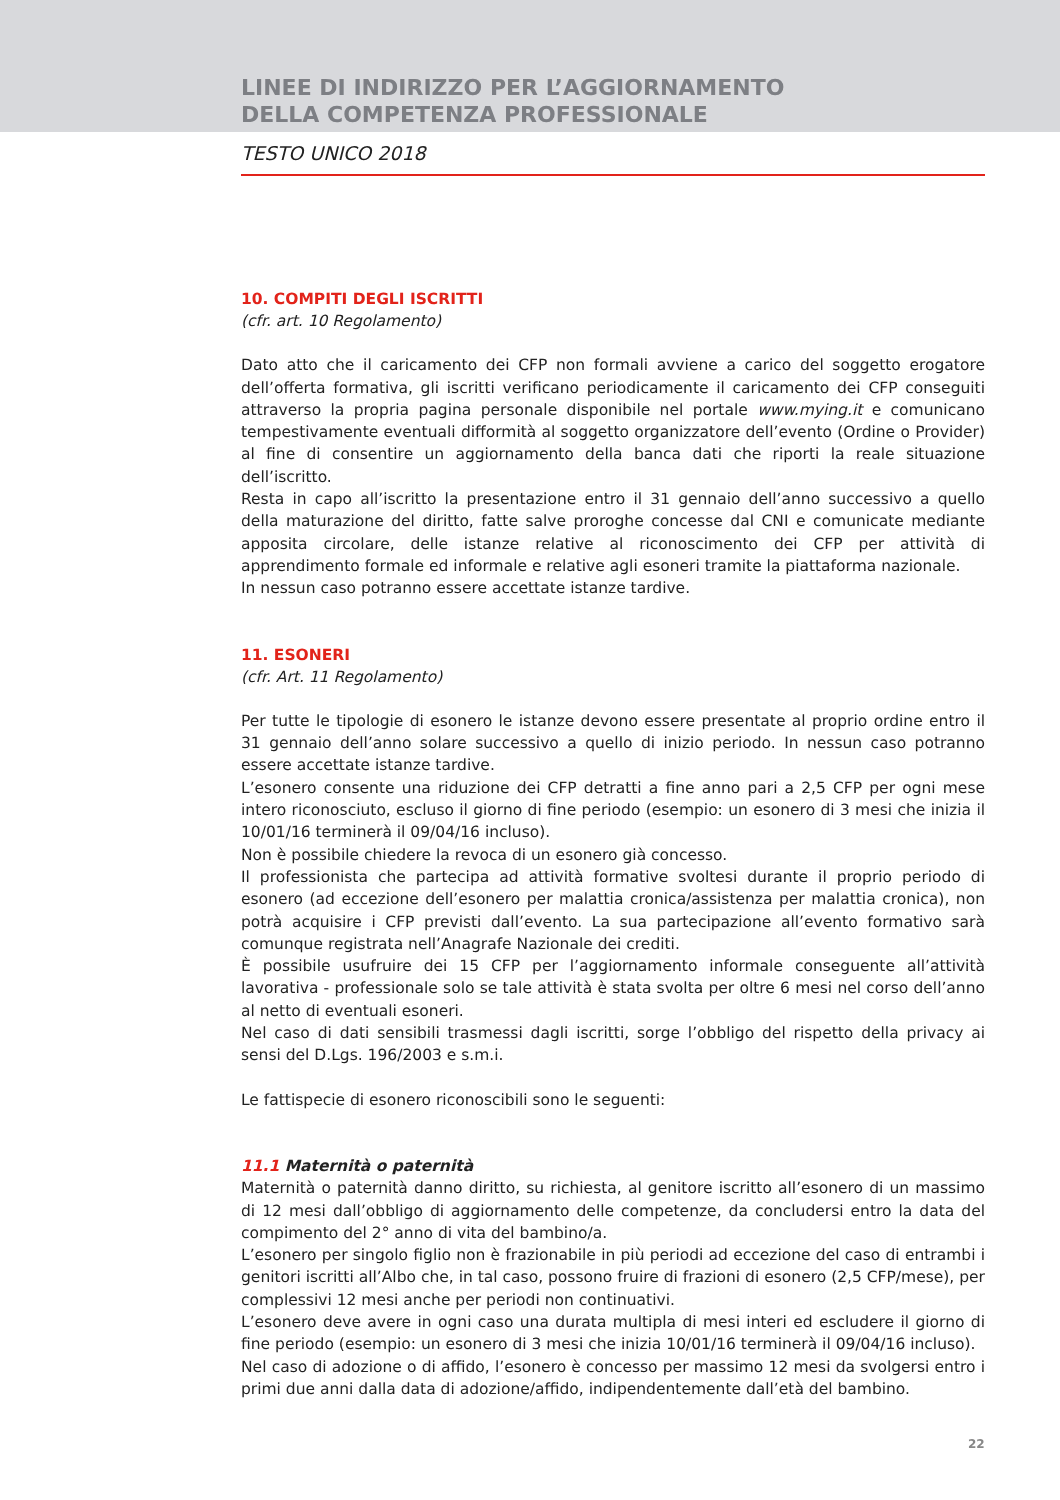LINEE DI INDIRIZZO PER L’AGGIORNAMENTO
DELLA COMPETENZA PROFESSIONALE
TESTO UNICO 2018
10. COMPITI DEGLI ISCRITTI
(cfr. art. 10 Regolamento)
Dato atto che il caricamento dei CFP non formali avviene a carico del soggetto erogatore dell’offerta formativa, gli iscritti verificano periodicamente il caricamento dei CFP conseguiti attraverso la propria pagina personale disponibile nel portale www.mying.it e comunicano tempestivamente eventuali difformità al soggetto organizzatore dell’evento (Ordine o Provider) al fine di consentire un aggiornamento della banca dati che riporti la reale situazione dell’iscritto.
Resta in capo all’iscritto la presentazione entro il 31 gennaio dell’anno successivo a quello della maturazione del diritto, fatte salve proroghe concesse dal CNI e comunicate mediante apposita circolare, delle istanze relative al riconoscimento dei CFP per attività di apprendimento formale ed informale e relative agli esoneri tramite la piattaforma nazionale.
In nessun caso potranno essere accettate istanze tardive.
11. ESONERI
(cfr. Art. 11 Regolamento)
Per tutte le tipologie di esonero le istanze devono essere presentate al proprio ordine entro il 31 gennaio dell’anno solare successivo a quello di inizio periodo. In nessun caso potranno essere accettate istanze tardive.
L’esonero consente una riduzione dei CFP detratti a fine anno pari a 2,5 CFP per ogni mese intero riconosciuto, escluso il giorno di fine periodo (esempio: un esonero di 3 mesi che inizia il 10/01/16 terminerà il 09/04/16 incluso).
Non è possibile chiedere la revoca di un esonero già concesso.
Il professionista che partecipa ad attività formative svoltesi durante il proprio periodo di esonero (ad eccezione dell’esonero per malattia cronica/assistenza per malattia cronica), non potrà acquisire i CFP previsti dall’evento. La sua partecipazione all’evento formativo sarà comunque registrata nell’Anagrafe Nazionale dei crediti.
È possibile usufruire dei 15 CFP per l’aggiornamento informale conseguente all’attività lavorativa - professionale solo se tale attività è stata svolta per oltre 6 mesi nel corso dell’anno al netto di eventuali esoneri.
Nel caso di dati sensibili trasmessi dagli iscritti, sorge l’obbligo del rispetto della privacy ai sensi del D.Lgs. 196/2003 e s.m.i.
Le fattispecie di esonero riconoscibili sono le seguenti:
11.1 Maternità o paternità
Maternità o paternità danno diritto, su richiesta, al genitore iscritto all’esonero di un massimo di 12 mesi dall’obbligo di aggiornamento delle competenze, da concludersi entro la data del compimento del 2° anno di vita del bambino/a.
L’esonero per singolo figlio non è frazionabile in più periodi ad eccezione del caso di entrambi i genitori iscritti all’Albo che, in tal caso, possono fruire di frazioni di esonero (2,5 CFP/mese), per complessivi 12 mesi anche per periodi non continuativi.
L’esonero deve avere in ogni caso una durata multipla di mesi interi ed escludere il giorno di fine periodo (esempio: un esonero di 3 mesi che inizia 10/01/16 terminerà il 09/04/16 incluso).
Nel caso di adozione o di affido, l’esonero è concesso per massimo 12 mesi da svolgersi entro i primi due anni dalla data di adozione/affido, indipendentemente dall’età del bambino.
22